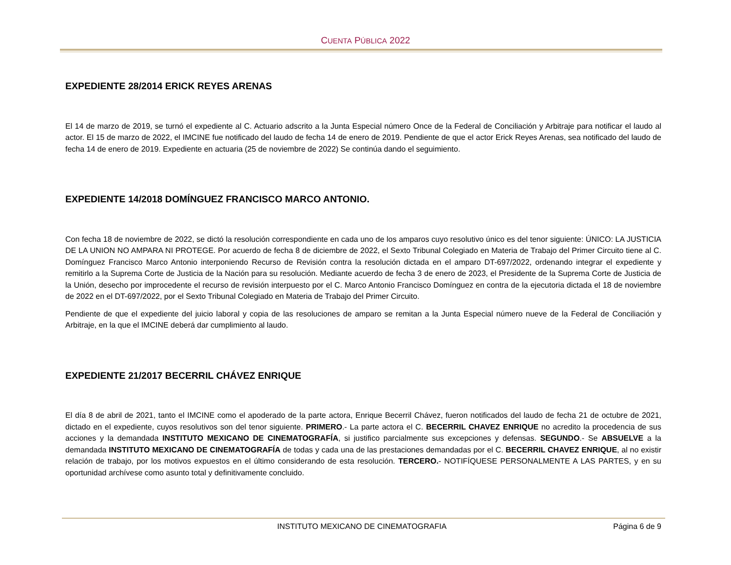CUENTA PÚBLICA 2022
EXPEDIENTE 28/2014 ERICK REYES ARENAS
El 14 de marzo de 2019, se turnó el expediente al C. Actuario adscrito a la Junta Especial número Once de la Federal de Conciliación y Arbitraje para notificar el laudo al actor. El 15 de marzo de 2022, el IMCINE fue notificado del laudo de fecha 14 de enero de 2019. Pendiente de que el actor Erick Reyes Arenas, sea notificado del laudo de fecha 14 de enero de 2019. Expediente en actuaria (25 de noviembre de 2022) Se continúa dando el seguimiento.
EXPEDIENTE 14/2018 DOMÍNGUEZ FRANCISCO MARCO ANTONIO.
Con fecha 18 de noviembre de 2022, se dictó la resolución correspondiente en cada uno de los amparos cuyo resolutivo único es del tenor siguiente: ÚNICO: LA JUSTICIA DE LA UNION NO AMPARA NI PROTEGE. Por acuerdo de fecha 8 de diciembre de 2022, el Sexto Tribunal Colegiado en Materia de Trabajo del Primer Circuito tiene al C. Domínguez Francisco Marco Antonio interponiendo Recurso de Revisión contra la resolución dictada en el amparo DT-697/2022, ordenando integrar el expediente y remitirlo a la Suprema Corte de Justicia de la Nación para su resolución. Mediante acuerdo de fecha 3 de enero de 2023, el Presidente de la Suprema Corte de Justicia de la Unión, desecho por improcedente el recurso de revisión interpuesto por el C. Marco Antonio Francisco Domínguez en contra de la ejecutoria dictada el 18 de noviembre de 2022 en el DT-697/2022, por el Sexto Tribunal Colegiado en Materia de Trabajo del Primer Circuito.
Pendiente de que el expediente del juicio laboral y copia de las resoluciones de amparo se remitan a la Junta Especial número nueve de la Federal de Conciliación y Arbitraje, en la que el IMCINE deberá dar cumplimiento al laudo.
EXPEDIENTE 21/2017 BECERRIL CHÁVEZ ENRIQUE
El día 8 de abril de 2021, tanto el IMCINE como el apoderado de la parte actora, Enrique Becerril Chávez, fueron notificados del laudo de fecha 21 de octubre de 2021, dictado en el expediente, cuyos resolutivos son del tenor siguiente. PRIMERO.- La parte actora el C. BECERRIL CHAVEZ ENRIQUE no acredito la procedencia de sus acciones y la demandada INSTITUTO MEXICANO DE CINEMATOGRAFÍA, si justifico parcialmente sus excepciones y defensas. SEGUNDO.- Se ABSUELVE a la demandada INSTITUTO MEXICANO DE CINEMATOGRAFÍA de todas y cada una de las prestaciones demandadas por el C. BECERRIL CHAVEZ ENRIQUE, al no existir relación de trabajo, por los motivos expuestos en el último considerando de esta resolución. TERCERO.- NOTIFÍQUESE PERSONALMENTE A LAS PARTES, y en su oportunidad archívese como asunto total y definitivamente concluido.
INSTITUTO MEXICANO DE CINEMATOGRAFIA Página 6 de 9